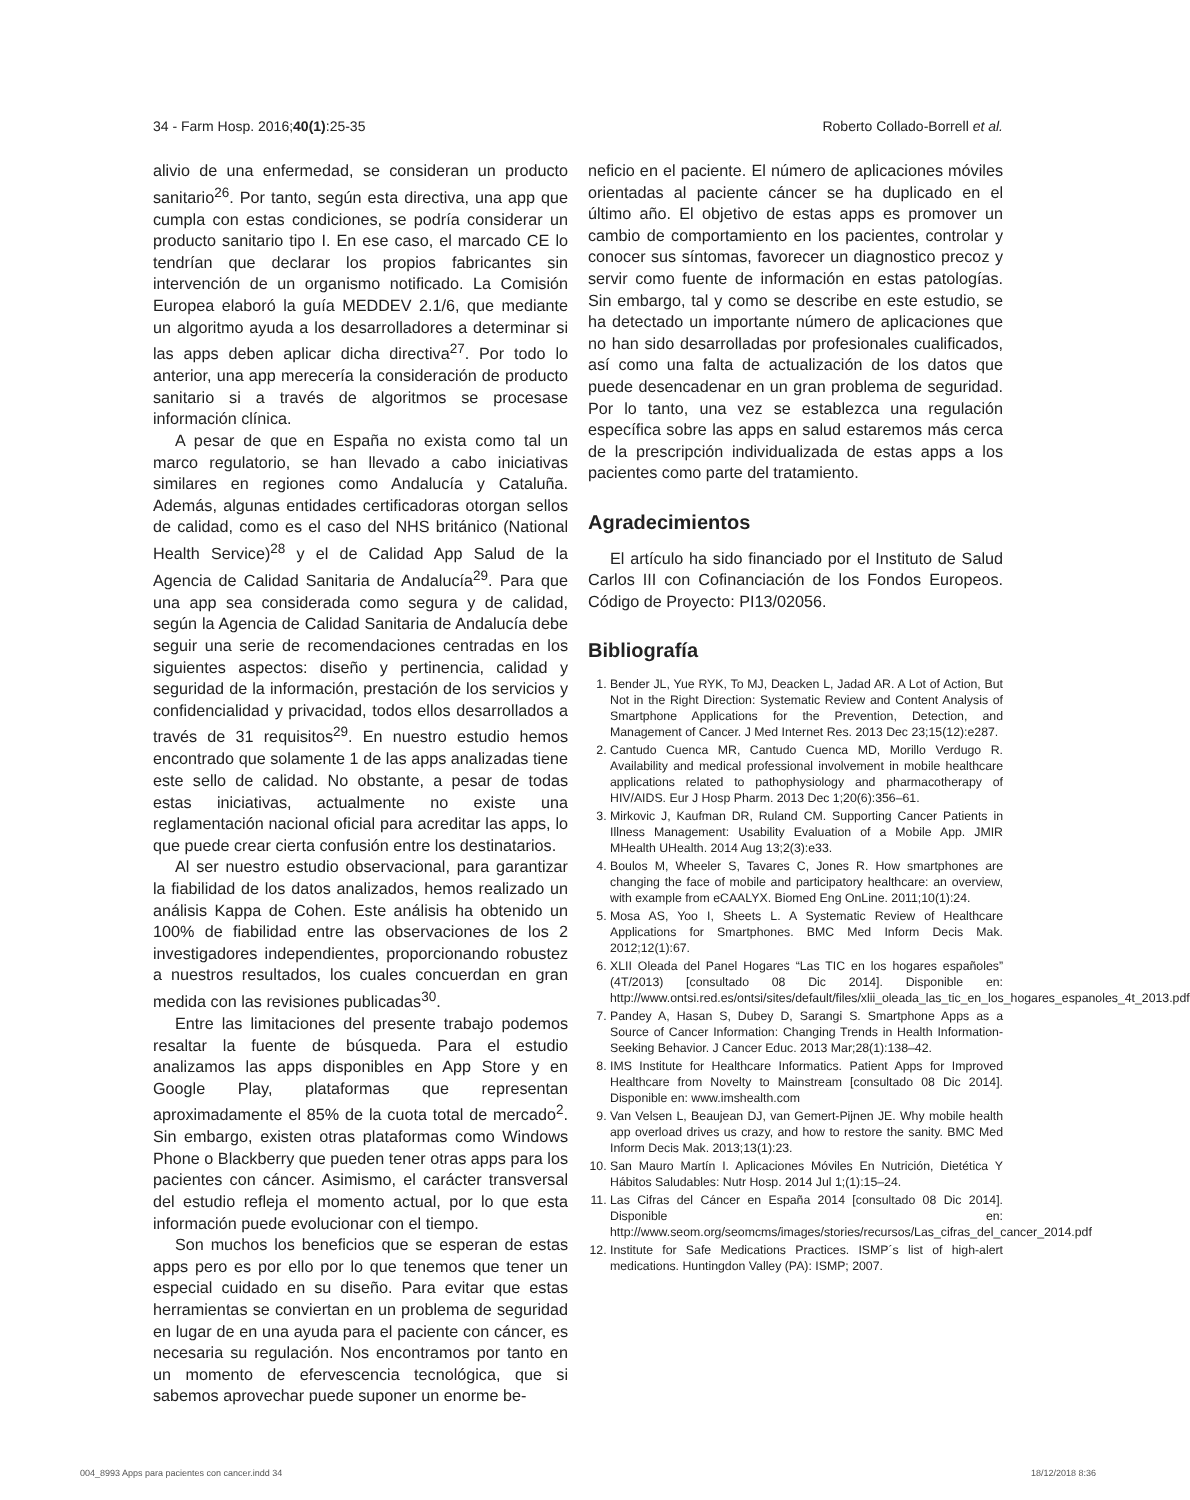34 - Farm Hosp. 2016;40(1):25-35 Roberto Collado-Borrell et al.
alivio de una enfermedad, se consideran un producto sanitario<sup>26</sup>. Por tanto, según esta directiva, una app que cumpla con estas condiciones, se podría considerar un producto sanitario tipo I. En ese caso, el marcado CE lo tendrían que declarar los propios fabricantes sin intervención de un organismo notificado. La Comisión Europea elaboró la guía MEDDEV 2.1/6, que mediante un algoritmo ayuda a los desarrolladores a determinar si las apps deben aplicar dicha directiva<sup>27</sup>. Por todo lo anterior, una app merecería la consideración de producto sanitario si a través de algoritmos se procesase información clínica.
A pesar de que en España no exista como tal un marco regulatorio, se han llevado a cabo iniciativas similares en regiones como Andalucía y Cataluña. Además, algunas entidades certificadoras otorgan sellos de calidad, como es el caso del NHS británico (National Health Service)<sup>28</sup> y el de Calidad App Salud de la Agencia de Calidad Sanitaria de Andalucía<sup>29</sup>. Para que una app sea considerada como segura y de calidad, según la Agencia de Calidad Sanitaria de Andalucía debe seguir una serie de recomendaciones centradas en los siguientes aspectos: diseño y pertinencia, calidad y seguridad de la información, prestación de los servicios y confidencialidad y privacidad, todos ellos desarrollados a través de 31 requisitos<sup>29</sup>. En nuestro estudio hemos encontrado que solamente 1 de las apps analizadas tiene este sello de calidad. No obstante, a pesar de todas estas iniciativas, actualmente no existe una reglamentación nacional oficial para acreditar las apps, lo que puede crear cierta confusión entre los destinatarios.
Al ser nuestro estudio observacional, para garantizar la fiabilidad de los datos analizados, hemos realizado un análisis Kappa de Cohen. Este análisis ha obtenido un 100% de fiabilidad entre las observaciones de los 2 investigadores independientes, proporcionando robustez a nuestros resultados, los cuales concuerdan en gran medida con las revisiones publicadas<sup>30</sup>.
Entre las limitaciones del presente trabajo podemos resaltar la fuente de búsqueda. Para el estudio analizamos las apps disponibles en App Store y en Google Play, plataformas que representan aproximadamente el 85% de la cuota total de mercado<sup>2</sup>. Sin embargo, existen otras plataformas como Windows Phone o Blackberry que pueden tener otras apps para los pacientes con cáncer. Asimismo, el carácter transversal del estudio refleja el momento actual, por lo que esta información puede evolucionar con el tiempo.
Son muchos los beneficios que se esperan de estas apps pero es por ello por lo que tenemos que tener un especial cuidado en su diseño. Para evitar que estas herramientas se conviertan en un problema de seguridad en lugar de en una ayuda para el paciente con cáncer, es necesaria su regulación. Nos encontramos por tanto en un momento de efervescencia tecnológica, que si sabemos aprovechar puede suponer un enorme be-
neficio en el paciente. El número de aplicaciones móviles orientadas al paciente cáncer se ha duplicado en el último año. El objetivo de estas apps es promover un cambio de comportamiento en los pacientes, controlar y conocer sus síntomas, favorecer un diagnostico precoz y servir como fuente de información en estas patologías. Sin embargo, tal y como se describe en este estudio, se ha detectado un importante número de aplicaciones que no han sido desarrolladas por profesionales cualificados, así como una falta de actualización de los datos que puede desencadenar en un gran problema de seguridad. Por lo tanto, una vez se establezca una regulación específica sobre las apps en salud estaremos más cerca de la prescripción individualizada de estas apps a los pacientes como parte del tratamiento.
Agradecimientos
El artículo ha sido financiado por el Instituto de Salud Carlos III con Cofinanciación de los Fondos Europeos. Código de Proyecto: PI13/02056.
Bibliografía
1. Bender JL, Yue RYK, To MJ, Deacken L, Jadad AR. A Lot of Action, But Not in the Right Direction: Systematic Review and Content Analysis of Smartphone Applications for the Prevention, Detection, and Management of Cancer. J Med Internet Res. 2013 Dec 23;15(12):e287.
2. Cantudo Cuenca MR, Cantudo Cuenca MD, Morillo Verdugo R. Availability and medical professional involvement in mobile healthcare applications related to pathophysiology and pharmacotherapy of HIV/AIDS. Eur J Hosp Pharm. 2013 Dec 1;20(6):356–61.
3. Mirkovic J, Kaufman DR, Ruland CM. Supporting Cancer Patients in Illness Management: Usability Evaluation of a Mobile App. JMIR MHealth UHealth. 2014 Aug 13;2(3):e33.
4. Boulos M, Wheeler S, Tavares C, Jones R. How smartphones are changing the face of mobile and participatory healthcare: an overview, with example from eCAALYX. Biomed Eng OnLine. 2011;10(1):24.
5. Mosa AS, Yoo I, Sheets L. A Systematic Review of Healthcare Applications for Smartphones. BMC Med Inform Decis Mak. 2012;12(1):67.
6. XLII Oleada del Panel Hogares “Las TIC en los hogares españoles” (4T/2013) [consultado 08 Dic 2014]. Disponible en: http://www.ontsi.red.es/ontsi/sites/default/files/xlii_oleada_las_tic_en_los_hogares_espanoles_4t_2013.pdf
7. Pandey A, Hasan S, Dubey D, Sarangi S. Smartphone Apps as a Source of Cancer Information: Changing Trends in Health Information-Seeking Behavior. J Cancer Educ. 2013 Mar;28(1):138–42.
8. IMS Institute for Healthcare Informatics. Patient Apps for Improved Healthcare from Novelty to Mainstream [consultado 08 Dic 2014]. Disponible en: www.imshealth.com
9. Van Velsen L, Beaujean DJ, van Gemert-Pijnen JE. Why mobile health app overload drives us crazy, and how to restore the sanity. BMC Med Inform Decis Mak. 2013;13(1):23.
10. San Mauro Martín I. Aplicaciones Móviles En Nutrición, Dietética Y Hábitos Saludables: Nutr Hosp. 2014 Jul 1;(1):15–24.
11. Las Cifras del Cáncer en España 2014 [consultado 08 Dic 2014]. Disponible en: http://www.seom.org/seomcms/images/stories/recursos/Las_cifras_del_cancer_2014.pdf
12. Institute for Safe Medications Practices. ISMP´s list of high-alert medications. Huntingdon Valley (PA): ISMP; 2007.
004_8993 Apps para pacientes con cancer.indd 34 18/12/2018 8:36